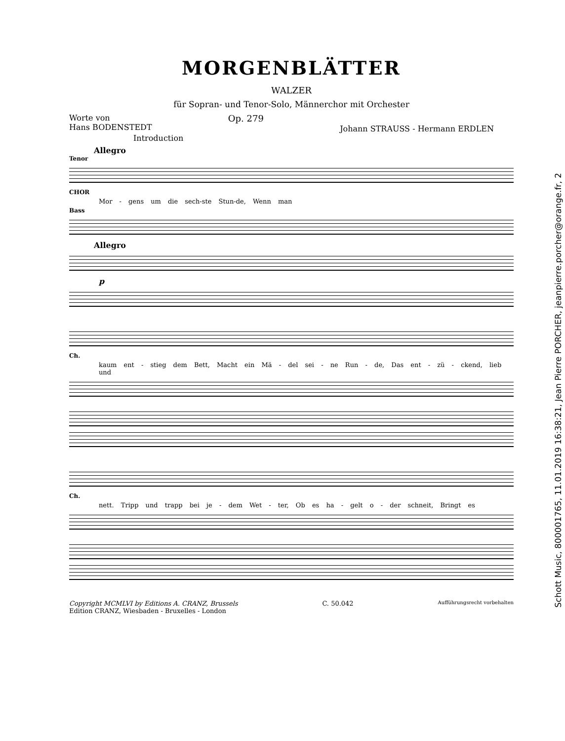MORGENBLÄTTER
WALZER
für Sopran- und Tenor-Solo, Männerchor mit Orchester
Worte von
Hans BODENSTEDT
Op. 279
Johann STRAUSS - Hermann ERDLEN
Introduction
Allegro
Tenor
CHOR
Mor - gens um die sech-ste Stun-de, Wenn man
Bass
Allegro
p
Ch.
kaum ent - stieg dem Bett, Macht ein Mä - del sei - ne Run - de, Das ent - zü - ckend, lieb und
Ch.
nett. Tripp und trapp bei je - dem Wet - ter, Ob es ha - gelt o - der schneit, Bringt es
Copyright MCMLVI by Editions A. CRANZ, Brussels
Edition CRANZ, Wiesbaden - Bruxelles - London
C. 50.042
Aufführungsrecht vorbehalten
Schott Music, 800001765, 11.01.2019 16:38:21, Jean Pierre PORCHER, jeanpierre.porcher@orange.fr, 2